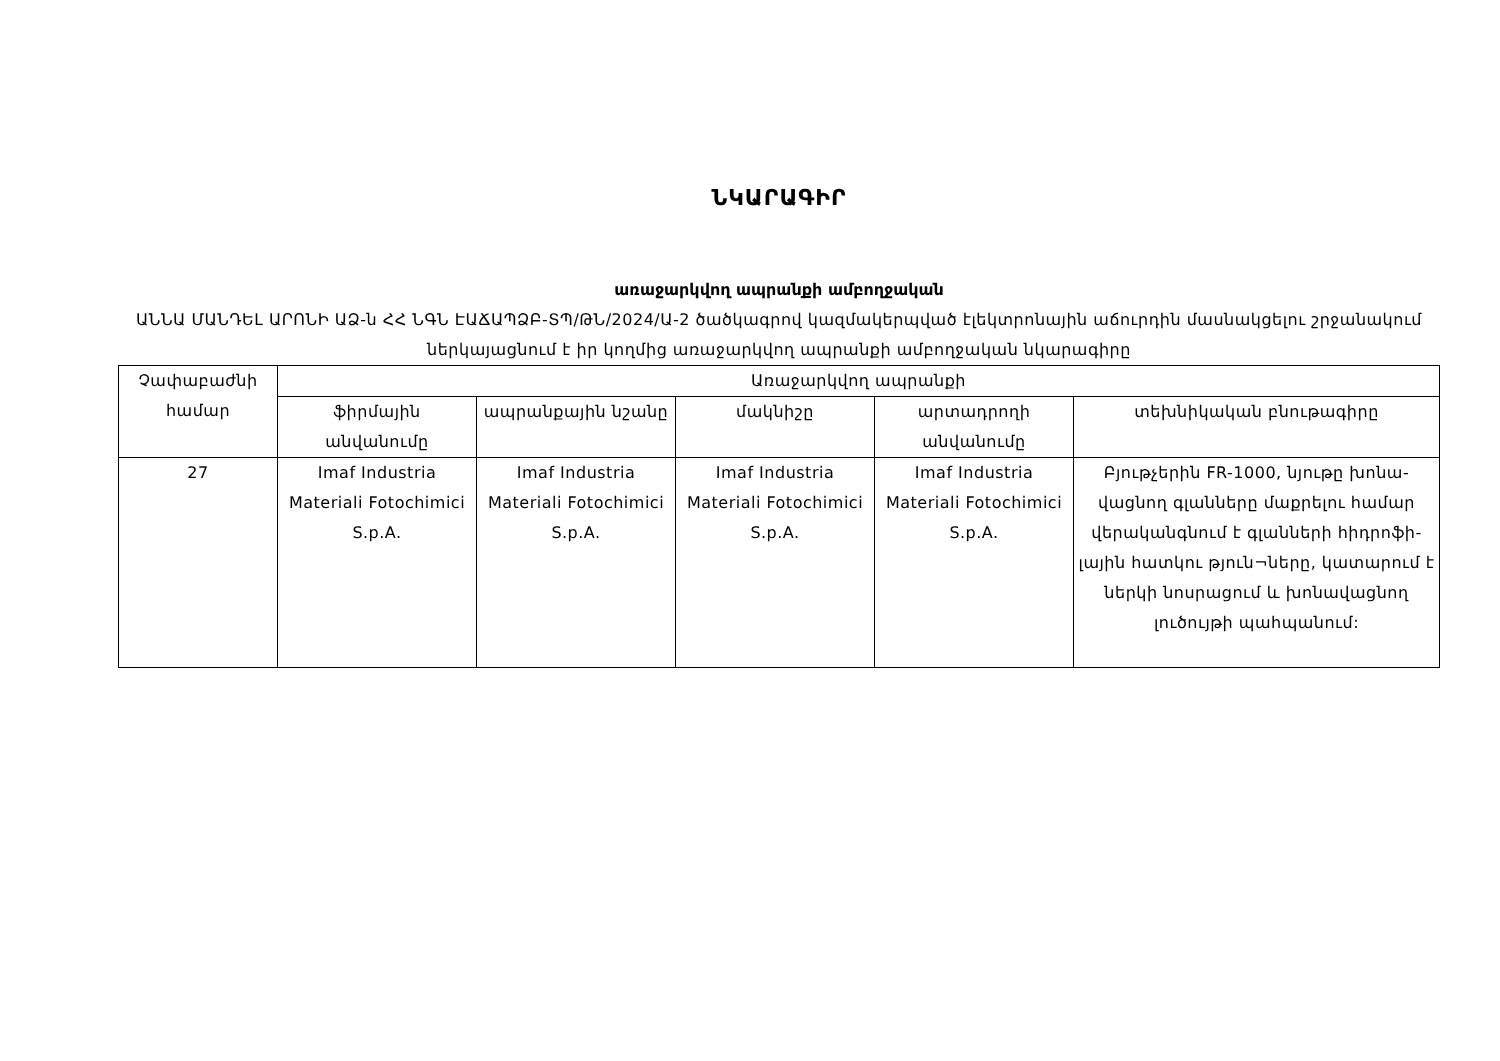ՆԿԱՐԱԳԻՐ
առաջարկվող ապրանքի ամբողջական
ԱՆՆԱ ՄԱՆԴԵԼ ԱՐՈՆԻ ԱՁ-ն ՀՀ ՆԳՆ ԷԱՃԱՊՁԲ-ՏՊ/ԹՆ/2024/Ա-2 ծածկագրով կազմակերպված էլեկտրոնային աճուրդին մասնակցելու շրջանակում ներկայացնում է իր կողմից առաջարկվող ապրանքի ամբողջական նկարագիրը
| Չափաբաժնի համար | Առաջարկվող ապրանքի | | | | |
| --- | --- | --- | --- | --- | --- |
| | ֆիրմային անվանումը | ապրանքային նշանը | մակնիշը | արտադրողի անվանումը | տեխնիկական բնութագիրը |
| 27 | Imaf Industria Materiali Fotochimici S.p.A. | Imaf Industria Materiali Fotochimici S.p.A. | Imaf Industria Materiali Fotochimici S.p.A. | Imaf Industria Materiali Fotochimici S.p.A. | Բյութչերին FR-1000, նյութը խոնա-վացնող գլանները մաքրելու համար վերականգնում է գլանների հիդրոֆի-լային հատկու թյուն¬ները, կատարում է ներկի նոսրացում և խոնավացնող լուծույթի պահպանում: |